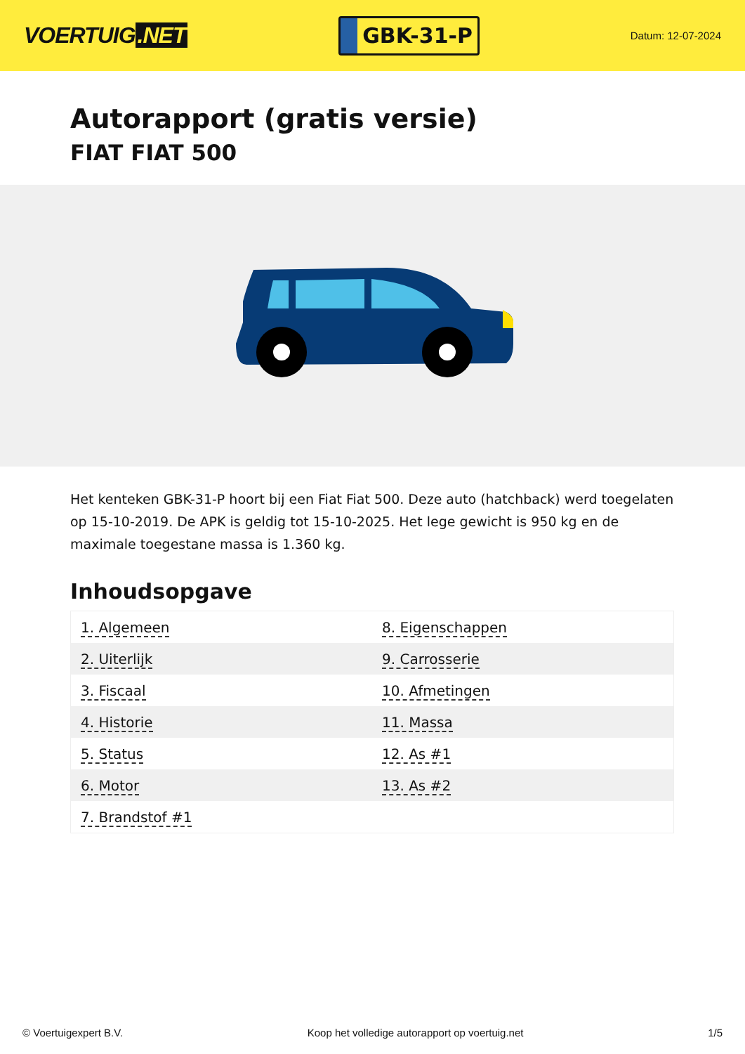VOERTUIG.NET
GBK-31-P
Datum: 12-07-2024
Autorapport (gratis versie)
FIAT FIAT 500
Het kenteken GBK-31-P hoort bij een Fiat Fiat 500. Deze auto (hatchback) werd toegelaten op 15-10-2019. De APK is geldig tot 15-10-2025. Het lege gewicht is 950 kg en de maximale toegestane massa is 1.360 kg.
Inhoudsopgave
| 1. Algemeen | 8. Eigenschappen |
| 2. Uiterlijk | 9. Carrosserie |
| 3. Fiscaal | 10. Afmetingen |
| 4. Historie | 11. Massa |
| 5. Status | 12. As #1 |
| 6. Motor | 13. As #2 |
| 7. Brandstof #1 | |
© Voertuigexpert B.V. Koop het volledige autorapport op voertuig.net 1/5